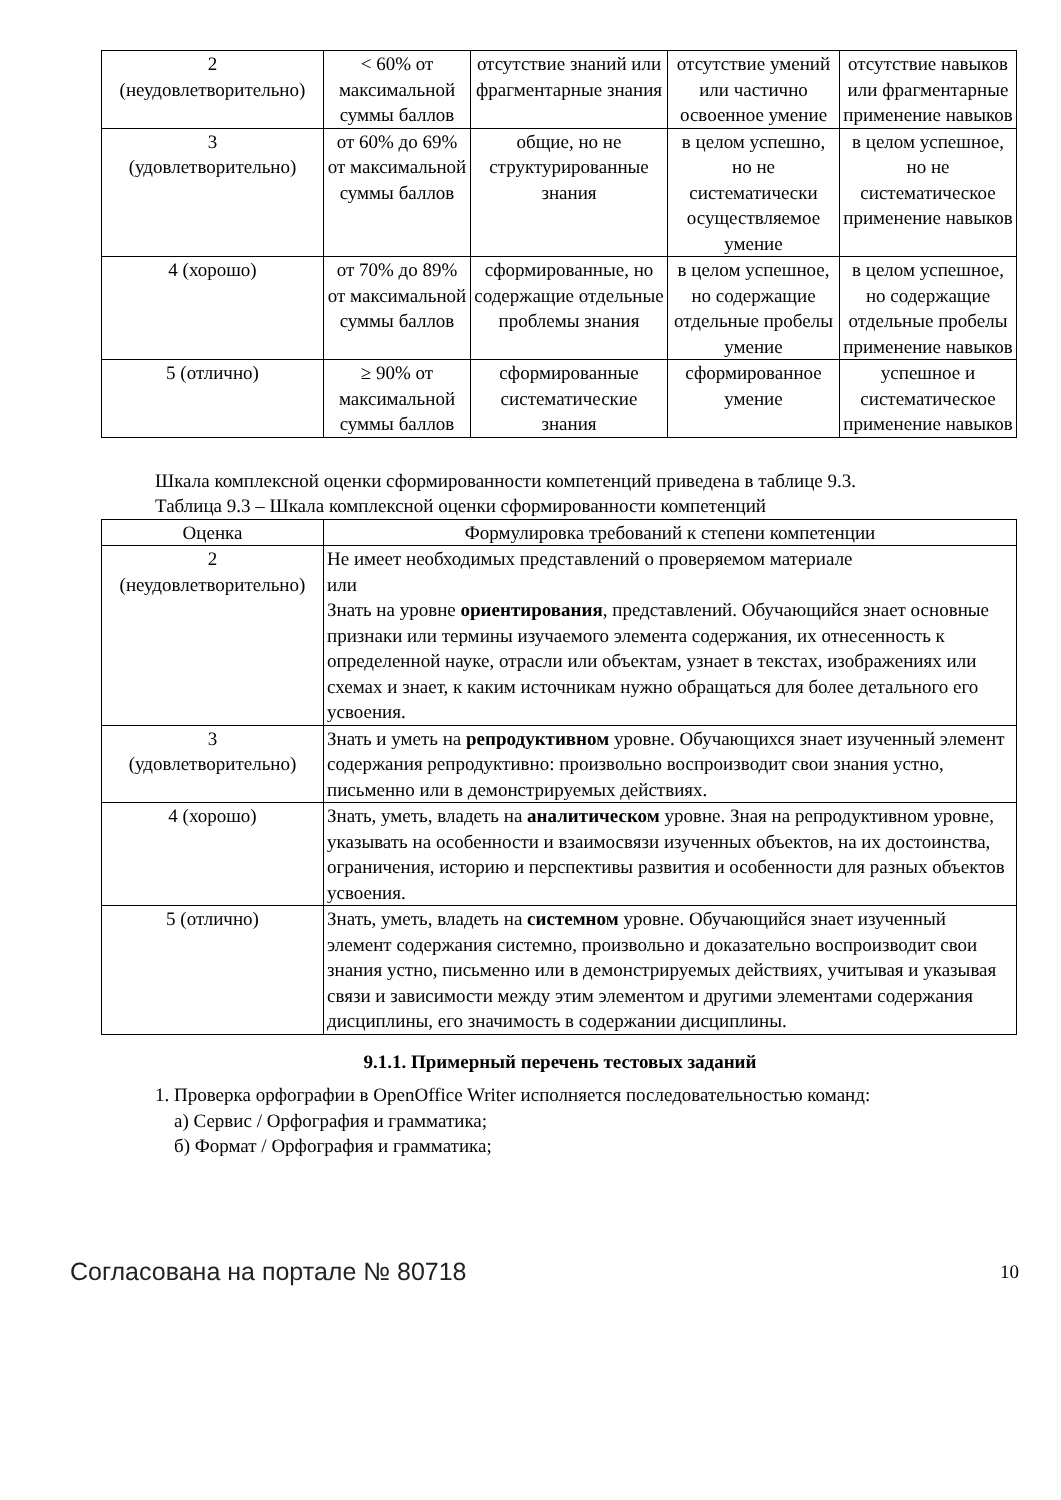| 2 (неудовлетворительно) | < 60% от максимальной суммы баллов | отсутствие знаний или фрагментарные знания | отсутствие умений или частично освоенное умение | отсутствие навыков или фрагментарные применение навыков |
| 3 (удовлетворительно) | от 60% до 69% от максимальной суммы баллов | общие, но не структурированные знания | в целом успешно, но не систематически осуществляемое умение | в целом успешное, но не систематическое применение навыков |
| 4 (хорошо) | от 70% до 89% от максимальной суммы баллов | сформированные, но содержащие отдельные проблемы знания | в целом успешное, но содержащие отдельные пробелы умение | в целом успешное, но содержащие отдельные пробелы применение навыков |
| 5 (отлично) | ≥ 90% от максимальной суммы баллов | сформированные систематические знания | сформированное умение | успешное и систематическое применение навыков |
Шкала комплексной оценки сформированности компетенций приведена в таблице 9.3.
Таблица 9.3 – Шкала комплексной оценки сформированности компетенций
| Оценка | Формулировка требований к степени компетенции |
| --- | --- |
| 2 (неудовлетворительно) | Не имеет необходимых представлений о проверяемом материале или Знать на уровне ориентирования , представлений. Обучающийся знает основные признаки или термины изучаемого элемента содержания, их отнесенность к определенной науке, отрасли или объектам, узнает в текстах, изображениях или схемах и знает, к каким источникам нужно обращаться для более детального его усвоения. |
| 3 (удовлетворительно) | Знать и уметь на репродуктивном уровне. Обучающихся знает изученный элемент содержания репродуктивно: произвольно воспроизводит свои знания устно, письменно или в демонстрируемых действиях. |
| 4 (хорошо) | Знать, уметь, владеть на аналитическом уровне. Зная на репродуктивном уровне, указывать на особенности и взаимосвязи изученных объектов, на их достоинства, ограничения, историю и перспективы развития и особенности для разных объектов усвоения. |
| 5 (отлично) | Знать, уметь, владеть на системном уровне. Обучающийся знает изученный элемент содержания системно, произвольно и доказательно воспроизводит свои знания устно, письменно или в демонстрируемых действиях, учитывая и указывая связи и зависимости между этим элементом и другими элементами содержания дисциплины, его значимость в содержании дисциплины. |
9.1.1. Примерный перечень тестовых заданий
1. Проверка орфографии в OpenOffice Writer исполняется последовательностью команд:
а) Сервис / Орфография и грамматика;
б) Формат / Орфография и грамматика;
Согласована на портале № 80718 10